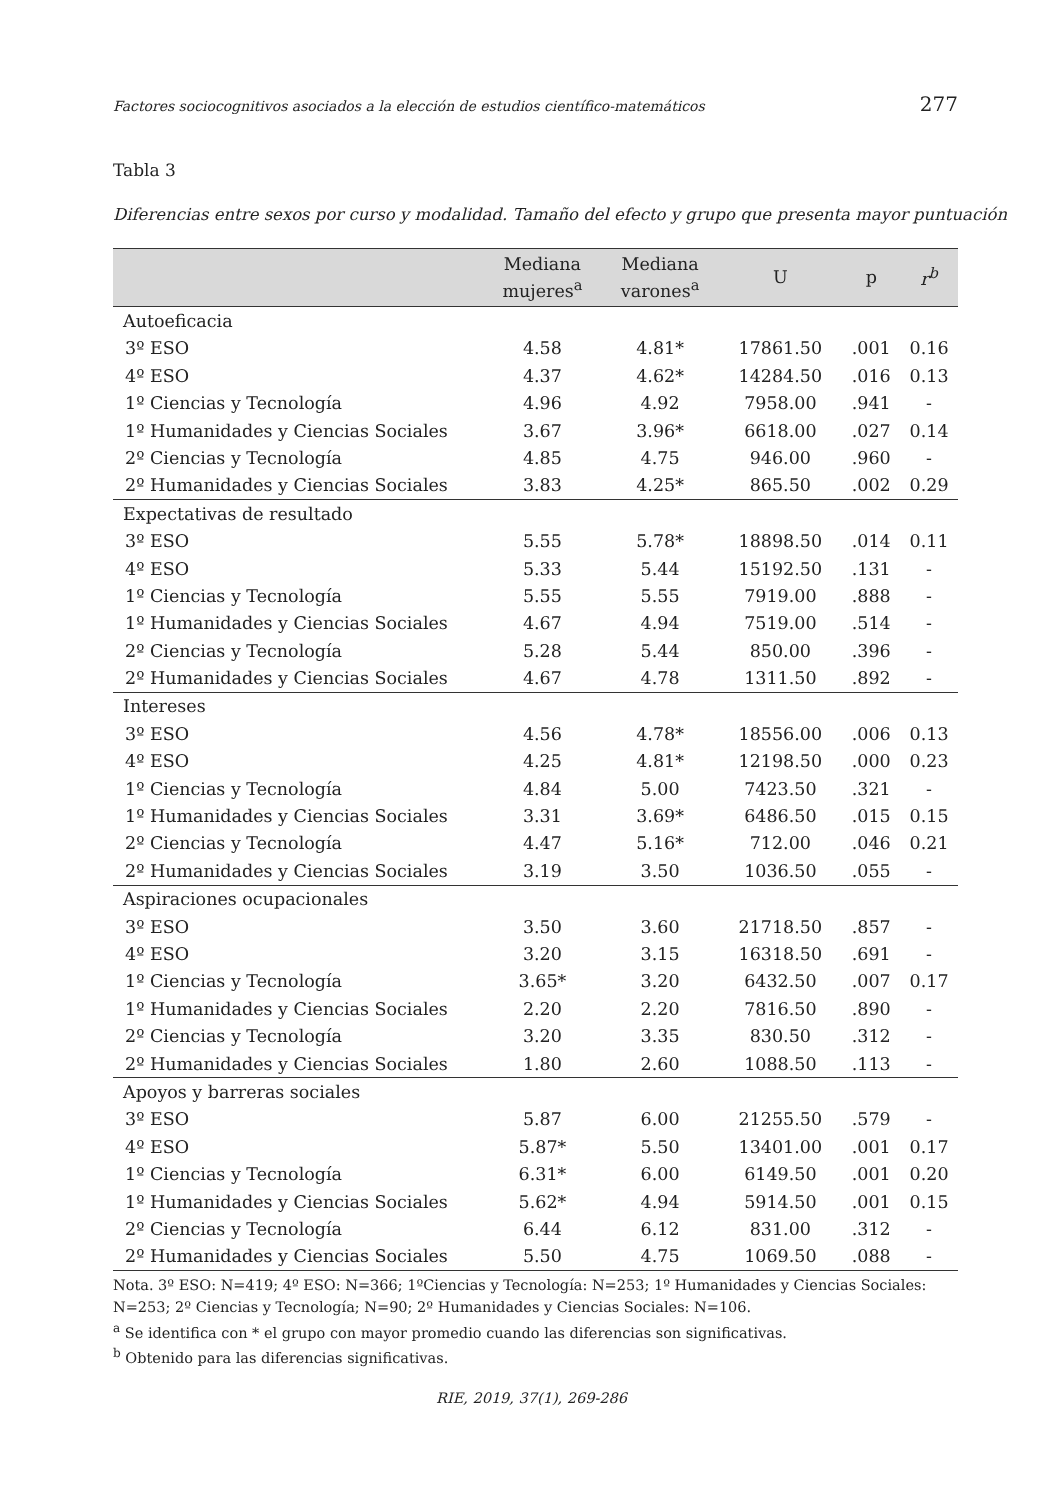Factores sociocognitivos asociados a la elección de estudios científico-matemáticos 277
Tabla 3
Diferencias entre sexos por curso y modalidad. Tamaño del efecto y grupo que presenta mayor puntuación
| | Mediana mujeres<sup>a</sup> | Mediana varones<sup>a</sup> | U | p | r<sup>b</sup> |
| --- | --- | --- | --- | --- | --- |
| Autoeficacia | | | | | |
| 3º ESO | 4.58 | 4.81* | 17861.50 | .001 | 0.16 |
| 4º ESO | 4.37 | 4.62* | 14284.50 | .016 | 0.13 |
| 1º Ciencias y Tecnología | 4.96 | 4.92 | 7958.00 | .941 | - |
| 1º Humanidades y Ciencias Sociales | 3.67 | 3.96* | 6618.00 | .027 | 0.14 |
| 2º Ciencias y Tecnología | 4.85 | 4.75 | 946.00 | .960 | - |
| 2º Humanidades y Ciencias Sociales | 3.83 | 4.25* | 865.50 | .002 | 0.29 |
| Expectativas de resultado | | | | | |
| 3º ESO | 5.55 | 5.78* | 18898.50 | .014 | 0.11 |
| 4º ESO | 5.33 | 5.44 | 15192.50 | .131 | - |
| 1º Ciencias y Tecnología | 5.55 | 5.55 | 7919.00 | .888 | - |
| 1º Humanidades y Ciencias Sociales | 4.67 | 4.94 | 7519.00 | .514 | - |
| 2º Ciencias y Tecnología | 5.28 | 5.44 | 850.00 | .396 | - |
| 2º Humanidades y Ciencias Sociales | 4.67 | 4.78 | 1311.50 | .892 | - |
| Intereses | | | | | |
| 3º ESO | 4.56 | 4.78* | 18556.00 | .006 | 0.13 |
| 4º ESO | 4.25 | 4.81* | 12198.50 | .000 | 0.23 |
| 1º Ciencias y Tecnología | 4.84 | 5.00 | 7423.50 | .321 | - |
| 1º Humanidades y Ciencias Sociales | 3.31 | 3.69* | 6486.50 | .015 | 0.15 |
| 2º Ciencias y Tecnología | 4.47 | 5.16* | 712.00 | .046 | 0.21 |
| 2º Humanidades y Ciencias Sociales | 3.19 | 3.50 | 1036.50 | .055 | - |
| Aspiraciones ocupacionales | | | | | |
| 3º ESO | 3.50 | 3.60 | 21718.50 | .857 | - |
| 4º ESO | 3.20 | 3.15 | 16318.50 | .691 | - |
| 1º Ciencias y Tecnología | 3.65* | 3.20 | 6432.50 | .007 | 0.17 |
| 1º Humanidades y Ciencias Sociales | 2.20 | 2.20 | 7816.50 | .890 | - |
| 2º Ciencias y Tecnología | 3.20 | 3.35 | 830.50 | .312 | - |
| 2º Humanidades y Ciencias Sociales | 1.80 | 2.60 | 1088.50 | .113 | - |
| Apoyos y barreras sociales | | | | | |
| 3º ESO | 5.87 | 6.00 | 21255.50 | .579 | - |
| 4º ESO | 5.87* | 5.50 | 13401.00 | .001 | 0.17 |
| 1º Ciencias y Tecnología | 6.31* | 6.00 | 6149.50 | .001 | 0.20 |
| 1º Humanidades y Ciencias Sociales | 5.62* | 4.94 | 5914.50 | .001 | 0.15 |
| 2º Ciencias y Tecnología | 6.44 | 6.12 | 831.00 | .312 | - |
| 2º Humanidades y Ciencias Sociales | 5.50 | 4.75 | 1069.50 | .088 | - |
Nota. 3º ESO: N=419; 4º ESO: N=366; 1ºCiencias y Tecnología: N=253; 1º Humanidades y Ciencias Sociales: N=253; 2º Ciencias y Tecnología; N=90; 2º Humanidades y Ciencias Sociales: N=106.
<sup>a</sup> Se identifica con * el grupo con mayor promedio cuando las diferencias son significativas.
<sup>b</sup> Obtenido para las diferencias significativas.
RIE, 2019, 37(1), 269-286